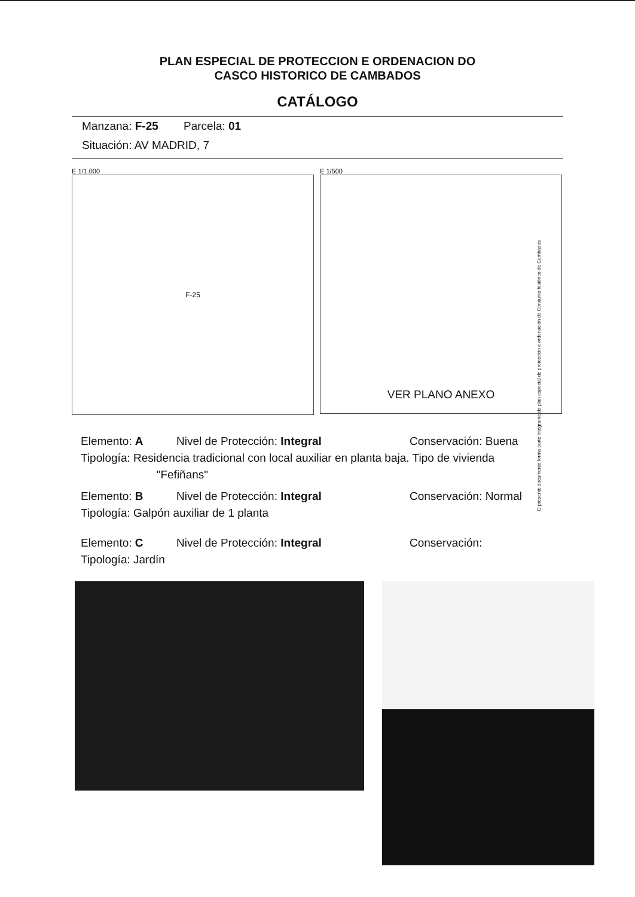PLAN ESPECIAL DE PROTECCION E ORDENACION DO
CASCO HISTORICO DE CAMBADOS
CATÁLOGO
Manzana: F-25 Parcela: 01
Situación: AV MADRID, 7
E 1/1.000
F-25
E 1/500
VER PLANO ANEXO
O presente documento forma parte integrante do plan especial de protección e ordenación do Conxunto histórico de Cambados
Elemento: A Nivel de Protección: Integral Conservación: Buena
Tipología: Residencia tradicional con local auxiliar en planta baja. Tipo de vivienda
"Fefiñans"
Elemento: B Nivel de Protección: Integral Conservación: Normal
Tipología: Galpón auxiliar de 1 planta
Elemento: C Nivel de Protección: Integral Conservación:
Tipología: Jardín